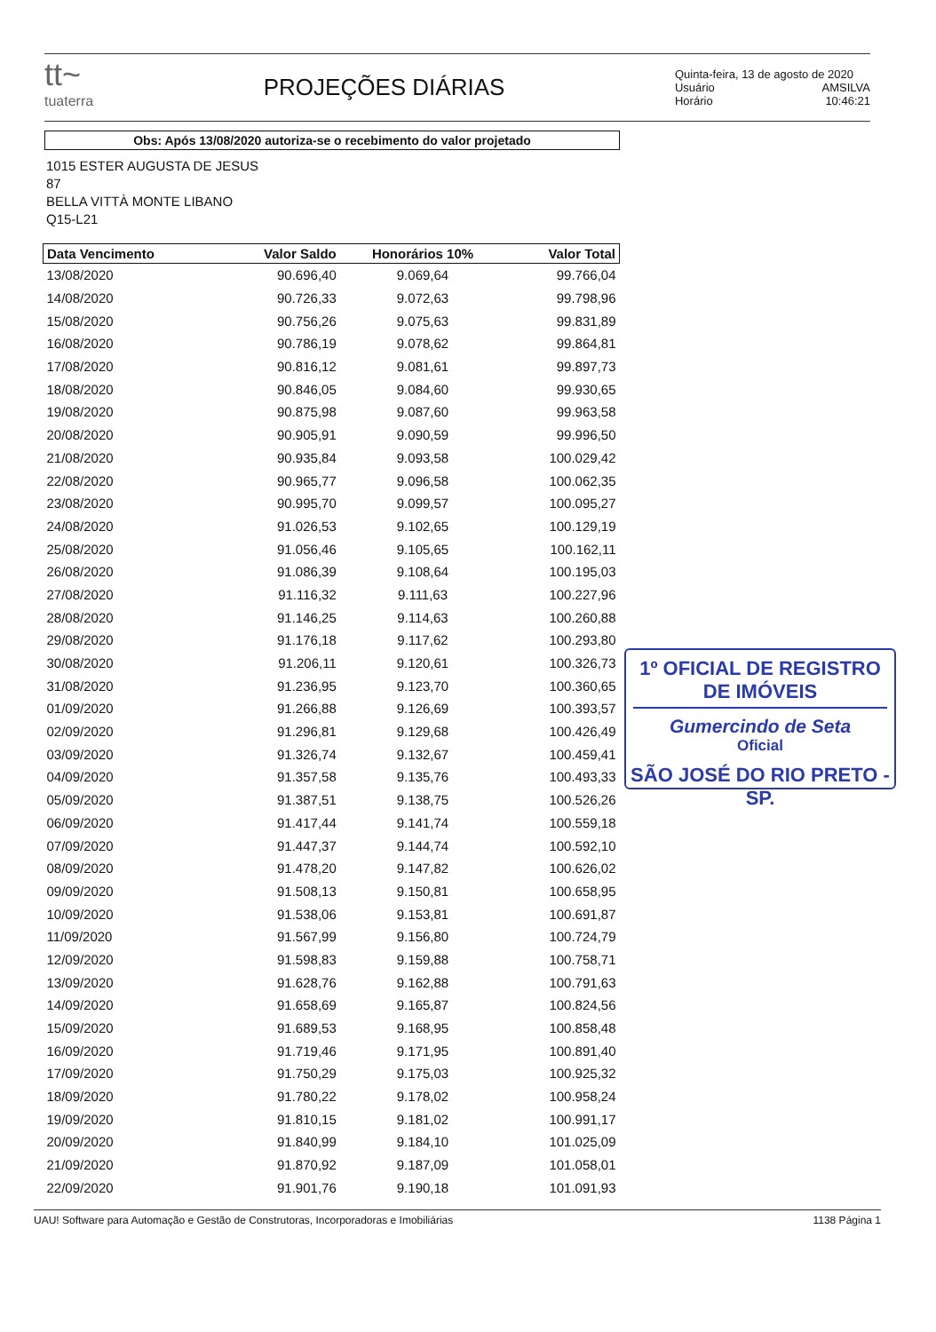tt~
tuaterra
PROJEÇÕES DIÁRIAS
Quinta-feira, 13 de agosto de 2020
Usuário AMSILVA
Horário 10:46:21
Obs: Após 13/08/2020 autoriza-se o recebimento do valor projetado
1015 ESTER AUGUSTA DE JESUS
87
BELLA VITTÀ MONTE LIBANO
Q15-L21
| Data Vencimento | Valor Saldo | Honorários 10% | Valor Total |
| --- | --- | --- | --- |
| 13/08/2020 | 90.696,40 | 9.069,64 | 99.766,04 |
| 14/08/2020 | 90.726,33 | 9.072,63 | 99.798,96 |
| 15/08/2020 | 90.756,26 | 9.075,63 | 99.831,89 |
| 16/08/2020 | 90.786,19 | 9.078,62 | 99.864,81 |
| 17/08/2020 | 90.816,12 | 9.081,61 | 99.897,73 |
| 18/08/2020 | 90.846,05 | 9.084,60 | 99.930,65 |
| 19/08/2020 | 90.875,98 | 9.087,60 | 99.963,58 |
| 20/08/2020 | 90.905,91 | 9.090,59 | 99.996,50 |
| 21/08/2020 | 90.935,84 | 9.093,58 | 100.029,42 |
| 22/08/2020 | 90.965,77 | 9.096,58 | 100.062,35 |
| 23/08/2020 | 90.995,70 | 9.099,57 | 100.095,27 |
| 24/08/2020 | 91.026,53 | 9.102,65 | 100.129,19 |
| 25/08/2020 | 91.056,46 | 9.105,65 | 100.162,11 |
| 26/08/2020 | 91.086,39 | 9.108,64 | 100.195,03 |
| 27/08/2020 | 91.116,32 | 9.111,63 | 100.227,96 |
| 28/08/2020 | 91.146,25 | 9.114,63 | 100.260,88 |
| 29/08/2020 | 91.176,18 | 9.117,62 | 100.293,80 |
| 30/08/2020 | 91.206,11 | 9.120,61 | 100.326,73 |
| 31/08/2020 | 91.236,95 | 9.123,70 | 100.360,65 |
| 01/09/2020 | 91.266,88 | 9.126,69 | 100.393,57 |
| 02/09/2020 | 91.296,81 | 9.129,68 | 100.426,49 |
| 03/09/2020 | 91.326,74 | 9.132,67 | 100.459,41 |
| 04/09/2020 | 91.357,58 | 9.135,76 | 100.493,33 |
| 05/09/2020 | 91.387,51 | 9.138,75 | 100.526,26 |
| 06/09/2020 | 91.417,44 | 9.141,74 | 100.559,18 |
| 07/09/2020 | 91.447,37 | 9.144,74 | 100.592,10 |
| 08/09/2020 | 91.478,20 | 9.147,82 | 100.626,02 |
| 09/09/2020 | 91.508,13 | 9.150,81 | 100.658,95 |
| 10/09/2020 | 91.538,06 | 9.153,81 | 100.691,87 |
| 11/09/2020 | 91.567,99 | 9.156,80 | 100.724,79 |
| 12/09/2020 | 91.598,83 | 9.159,88 | 100.758,71 |
| 13/09/2020 | 91.628,76 | 9.162,88 | 100.791,63 |
| 14/09/2020 | 91.658,69 | 9.165,87 | 100.824,56 |
| 15/09/2020 | 91.689,53 | 9.168,95 | 100.858,48 |
| 16/09/2020 | 91.719,46 | 9.171,95 | 100.891,40 |
| 17/09/2020 | 91.750,29 | 9.175,03 | 100.925,32 |
| 18/09/2020 | 91.780,22 | 9.178,02 | 100.958,24 |
| 19/09/2020 | 91.810,15 | 9.181,02 | 100.991,17 |
| 20/09/2020 | 91.840,99 | 9.184,10 | 101.025,09 |
| 21/09/2020 | 91.870,92 | 9.187,09 | 101.058,01 |
| 22/09/2020 | 91.901,76 | 9.190,18 | 101.091,93 |
1º OFICIAL DE REGISTRO DE IMÓVEIS
Gumercindo de Seta
Oficial
SÃO JOSÉ DO RIO PRETO - SP.
UAU! Software para Automação e Gestão de Construtoras, Incorporadoras e Imobiliárias 1138 Página 1